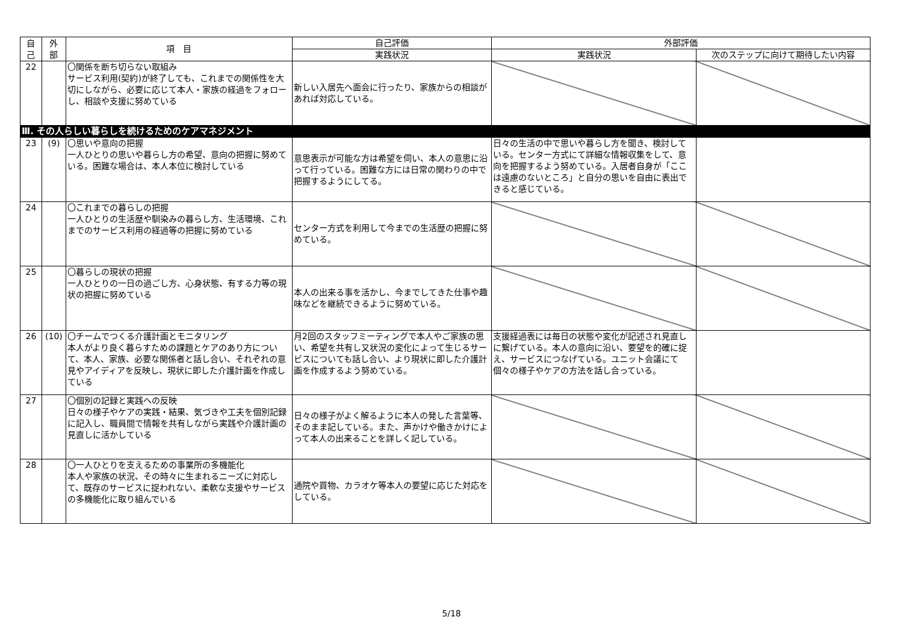| 自 己 | 外 部 | 項 目 | 自己評価 | 外部評価 | |
| --- | --- | --- | --- | --- | --- |
| | | | 実践状況 | 実践状況 | 次のステップに向けて期待したい内容 |
| 22 | | 〇関係を断ち切らない取組み サービス利用(契約)が終了しても、これまでの関係性を大切にしながら、必要に応じて本人・家族の経過をフォローし、相談や支援に努めている | 新しい入居先へ面会に行ったり、家族からの相談があれば対応している。 | | |
| Ⅲ. その人らしい暮らしを続けるためのケアマネジメント | | | | | |
| 23 | (9) | 〇思いや意向の把握 一人ひとりの思いや暮らし方の希望、意向の把握に努めている。困難な場合は、本人本位に検討している | 意思表示が可能な方は希望を伺い、本人の意思に沿って行っている。困難な方には日常の関わりの中で把握するようにしてる。 | 日々の生活の中で思いや暮らし方を聞き、検討している。センター方式にて詳細な情報収集をして、意向を把握するよう努めている。入居者自身が「ここは遠慮のないところ」と自分の思いを自由に表出できると感じている。 | |
| 24 | | 〇これまでの暮らしの把握 一人ひとりの生活歴や馴染みの暮らし方、生活環境、これまでのサービス利用の経過等の把握に努めている | センター方式を利用して今までの生活歴の把握に努めている。 | | |
| 25 | | 〇暮らしの現状の把握 一人ひとりの一日の過ごし方、心身状態、有する力等の現状の把握に努めている | 本人の出来る事を活かし、今までしてきた仕事や趣味などを継続できるように努めている。 | | |
| 26 | (10) | 〇チームでつくる介護計画とモニタリング 本人がより良く暮らすための課題とケアのあり方について、本人、家族、必要な関係者と話し合い、それぞれの意見やアイディアを反映し、現状に即した介護計画を作成している | 月2回のスタッフミーティングで本人やご家族の思い、希望を共有し又状況の変化によって生じるサービスについても話し合い、より現状に即した介護計画を作成するよう努めている。 | 支援経過表には毎日の状態や変化が記述され見直しに繋げている。本人の意向に沿い、要望を的確に捉え、サービスにつなげている。ユニット会議にて個々の様子やケアの方法を話し合っている。 | |
| 27 | | 〇個別の記録と実践への反映 日々の様子やケアの実践・結果、気づきや工夫を個別記録に記入し、職員間で情報を共有しながら実践や介護計画の見直しに活かしている | 日々の様子がよく解るように本人の発した言葉等、そのまま記している。また、声かけや働きかけによって本人の出来ることを詳しく記している。 | | |
| 28 | | 〇一人ひとりを支えるための事業所の多機能化 本人や家族の状況、その時々に生まれるニーズに対応して、既存のサービスに捉われない、柔軟な支援やサービスの多機能化に取り組んでいる | 通院や買物、カラオケ等本人の要望に応じた対応をしている。 | | |
5/18